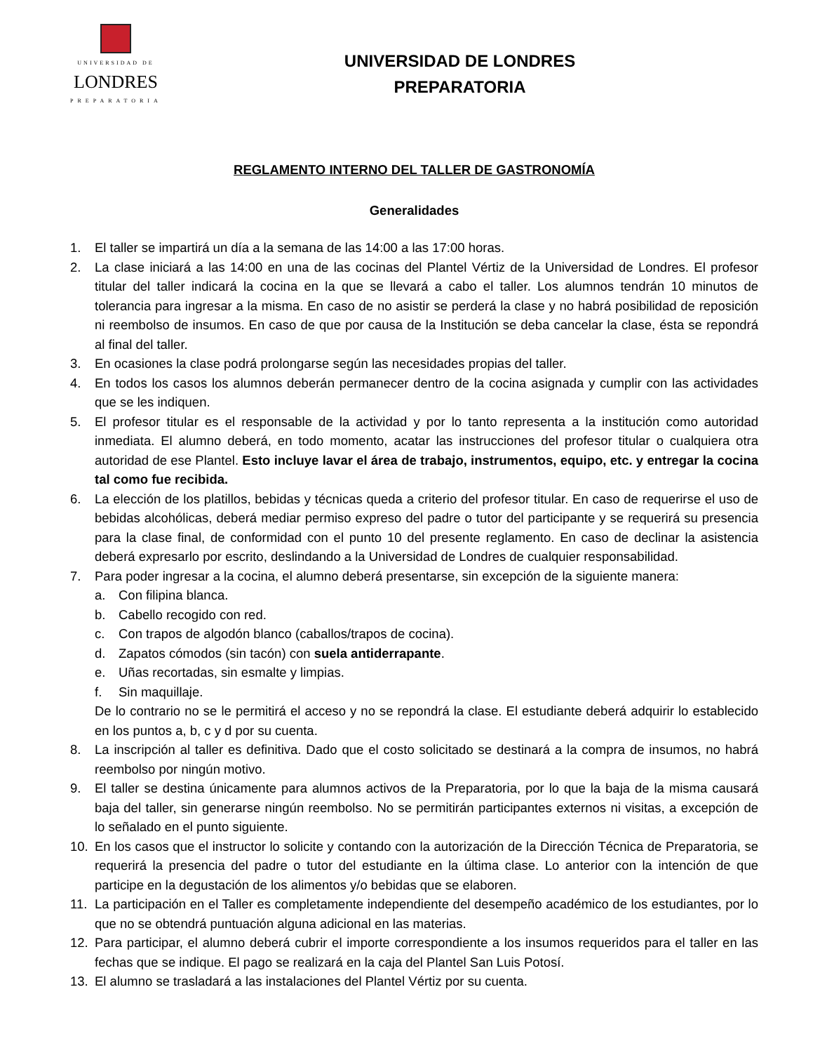UNIVERSIDAD DE
LONDRES
PREPARATORIA
UNIVERSIDAD DE LONDRES
PREPARATORIA
REGLAMENTO INTERNO DEL TALLER DE GASTRONOMÍA
Generalidades
1. El taller se impartirá un día a la semana de las 14:00 a las 17:00 horas.
2. La clase iniciará a las 14:00 en una de las cocinas del Plantel Vértiz de la Universidad de Londres. El profesor titular del taller indicará la cocina en la que se llevará a cabo el taller. Los alumnos tendrán 10 minutos de tolerancia para ingresar a la misma. En caso de no asistir se perderá la clase y no habrá posibilidad de reposición ni reembolso de insumos. En caso de que por causa de la Institución se deba cancelar la clase, ésta se repondrá al final del taller.
3. En ocasiones la clase podrá prolongarse según las necesidades propias del taller.
4. En todos los casos los alumnos deberán permanecer dentro de la cocina asignada y cumplir con las actividades que se les indiquen.
5. El profesor titular es el responsable de la actividad y por lo tanto representa a la institución como autoridad inmediata. El alumno deberá, en todo momento, acatar las instrucciones del profesor titular o cualquiera otra autoridad de ese Plantel. Esto incluye lavar el área de trabajo, instrumentos, equipo, etc. y entregar la cocina tal como fue recibida.
6. La elección de los platillos, bebidas y técnicas queda a criterio del profesor titular. En caso de requerirse el uso de bebidas alcohólicas, deberá mediar permiso expreso del padre o tutor del participante y se requerirá su presencia para la clase final, de conformidad con el punto 10 del presente reglamento. En caso de declinar la asistencia deberá expresarlo por escrito, deslindando a la Universidad de Londres de cualquier responsabilidad.
7. Para poder ingresar a la cocina, el alumno deberá presentarse, sin excepción de la siguiente manera:
a. Con filipina blanca.
b. Cabello recogido con red.
c. Con trapos de algodón blanco (caballos/trapos de cocina).
d. Zapatos cómodos (sin tacón) con suela antiderrapante.
e. Uñas recortadas, sin esmalte y limpias.
f. Sin maquillaje.
De lo contrario no se le permitirá el acceso y no se repondrá la clase. El estudiante deberá adquirir lo establecido en los puntos a, b, c y d por su cuenta.
8. La inscripción al taller es definitiva. Dado que el costo solicitado se destinará a la compra de insumos, no habrá reembolso por ningún motivo.
9. El taller se destina únicamente para alumnos activos de la Preparatoria, por lo que la baja de la misma causará baja del taller, sin generarse ningún reembolso. No se permitirán participantes externos ni visitas, a excepción de lo señalado en el punto siguiente.
10. En los casos que el instructor lo solicite y contando con la autorización de la Dirección Técnica de Preparatoria, se requerirá la presencia del padre o tutor del estudiante en la última clase. Lo anterior con la intención de que participe en la degustación de los alimentos y/o bebidas que se elaboren.
11. La participación en el Taller es completamente independiente del desempeño académico de los estudiantes, por lo que no se obtendrá puntuación alguna adicional en las materias.
12. Para participar, el alumno deberá cubrir el importe correspondiente a los insumos requeridos para el taller en las fechas que se indique. El pago se realizará en la caja del Plantel San Luis Potosí.
13. El alumno se trasladará a las instalaciones del Plantel Vértiz por su cuenta.